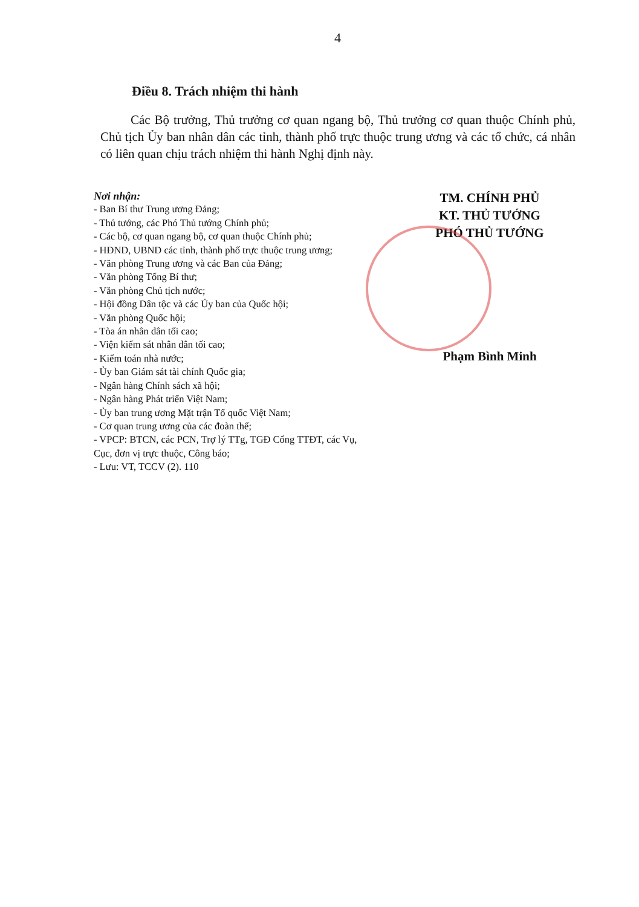4
Điều 8. Trách nhiệm thi hành
Các Bộ trưởng, Thủ trưởng cơ quan ngang bộ, Thủ trưởng cơ quan thuộc Chính phủ, Chủ tịch Ủy ban nhân dân các tỉnh, thành phố trực thuộc trung ương và các tổ chức, cá nhân có liên quan chịu trách nhiệm thi hành Nghị định này.
Nơi nhận:
- Ban Bí thư Trung ương Đảng;
- Thủ tướng, các Phó Thủ tướng Chính phủ;
- Các bộ, cơ quan ngang bộ, cơ quan thuộc Chính phủ;
- HĐND, UBND các tỉnh, thành phố trực thuộc trung ương;
- Văn phòng Trung ương và các Ban của Đảng;
- Văn phòng Tổng Bí thư;
- Văn phòng Chủ tịch nước;
- Hội đồng Dân tộc và các Ủy ban của Quốc hội;
- Văn phòng Quốc hội;
- Tòa án nhân dân tối cao;
- Viện kiểm sát nhân dân tối cao;
- Kiểm toán nhà nước;
- Ủy ban Giám sát tài chính Quốc gia;
- Ngân hàng Chính sách xã hội;
- Ngân hàng Phát triển Việt Nam;
- Ủy ban trung ương Mặt trận Tổ quốc Việt Nam;
- Cơ quan trung ương của các đoàn thể;
- VPCP: BTCN, các PCN, Trợ lý TTg, TGĐ Cổng TTĐT, các Vụ, Cục, đơn vị trực thuộc, Công báo;
- Lưu: VT, TCCV (2). 110
TM. CHÍNH PHỦ
KT. THỦ TƯỚNG
PHÓ THỦ TƯỚNG
Phạm Bình Minh